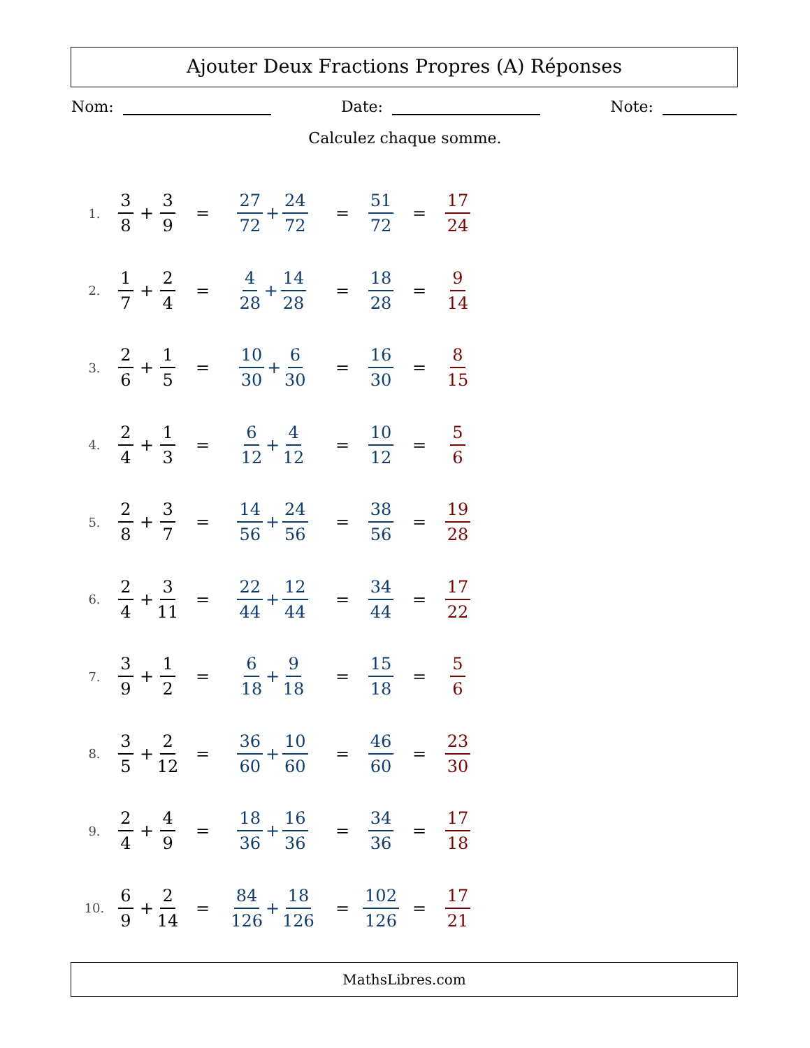Ajouter Deux Fractions Propres (A) Réponses
Nom: Date: Note:
Calculez chaque somme.
1. 3 8 + 3 9 = 27 72 + 24 72 = 51 72 = 17 24
2. 1 7 + 2 4 = 4 28 + 14 28 = 18 28 = 9 14
3. 2 6 + 1 5 = 10 30 + 6 30 = 16 30 = 8 15
4. 2 4 + 1 3 = 6 12 + 4 12 = 10 12 = 5 6
5. 2 8 + 3 7 = 14 56 + 24 56 = 38 56 = 19 28
6. 2 4 + 3 11 = 22 44 + 12 44 = 34 44 = 17 22
7. 3 9 + 1 2 = 6 18 + 9 18 = 15 18 = 5 6
8. 3 5 + 2 12 = 36 60 + 10 60 = 46 60 = 23 30
9. 2 4 + 4 9 = 18 36 + 16 36 = 34 36 = 17 18
10. 6 9 + 2 14 = 84 126 + 18 126 = 102 126 = 17 21
MathsLibres.com